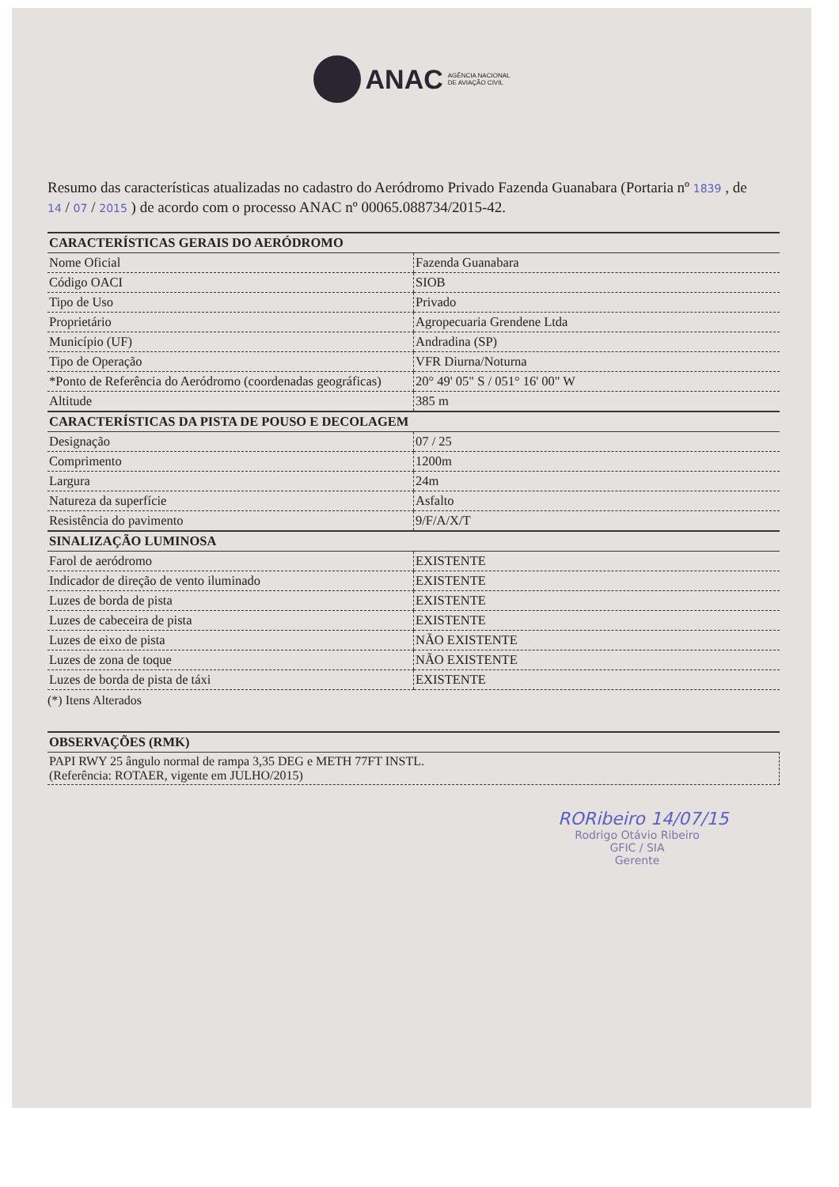ANAC AGÊNCIA NACIONAL
DE AVIAÇÃO CIVIL
Resumo das características atualizadas no cadastro do Aeródromo Privado Fazenda Guanabara (Portaria nº 1839 , de 14 / 07 / 2015 ) de acordo com o processo ANAC nº 00065.088734/2015-42.
| CARACTERÍSTICAS GERAIS DO AERÓDROMO | |
| --- | --- |
| Nome Oficial | Fazenda Guanabara |
| Código OACI | SIOB |
| Tipo de Uso | Privado |
| Proprietário | Agropecuaria Grendene Ltda |
| Município (UF) | Andradina (SP) |
| Tipo de Operação | VFR Diurna/Noturna |
| *Ponto de Referência do Aeródromo (coordenadas geográficas) | 20° 49' 05" S / 051° 16' 00" W |
| Altitude | 385 m |
| CARACTERÍSTICAS DA PISTA DE POUSO E DECOLAGEM | |
| Designação | 07 / 25 |
| Comprimento | 1200m |
| Largura | 24m |
| Natureza da superfície | Asfalto |
| Resistência do pavimento | 9/F/A/X/T |
| SINALIZAÇÃO LUMINOSA | |
| Farol de aeródromo | EXISTENTE |
| Indicador de direção de vento iluminado | EXISTENTE |
| Luzes de borda de pista | EXISTENTE |
| Luzes de cabeceira de pista | EXISTENTE |
| Luzes de eixo de pista | NÃO EXISTENTE |
| Luzes de zona de toque | NÃO EXISTENTE |
| Luzes de borda de pista de táxi | EXISTENTE |
(*) Itens Alterados
OBSERVAÇÕES (RMK)
PAPI RWY 25 ângulo normal de rampa 3,35 DEG e METH 77FT INSTL.
(Referência: ROTAER, vigente em JULHO/2015)
RORibeiro 14/07/15
Rodrigo Otávio Ribeiro
GFIC / SIA
Gerente